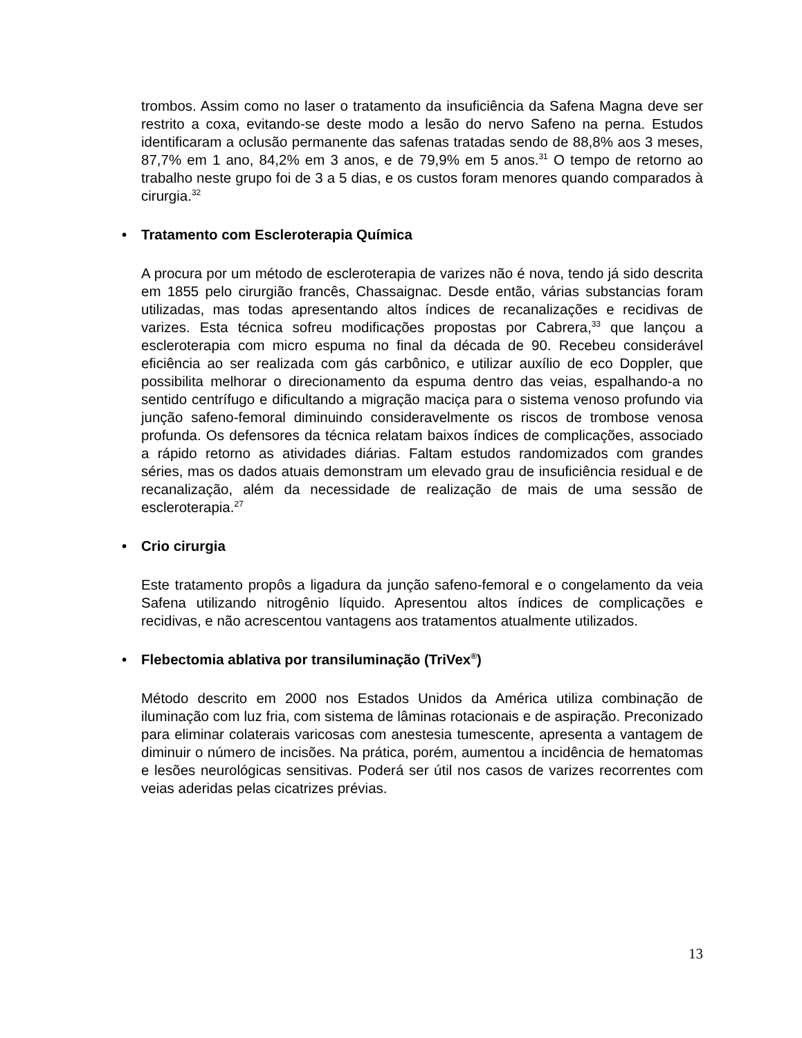trombos. Assim como no laser o tratamento da insuficiência da Safena Magna deve ser restrito a coxa, evitando-se deste modo a lesão do nervo Safeno na perna. Estudos identificaram a oclusão permanente das safenas tratadas sendo de 88,8% aos 3 meses, 87,7% em 1 ano, 84,2% em 3 anos, e de 79,9% em 5 anos.<sup>31</sup> O tempo de retorno ao trabalho neste grupo foi de 3 a 5 dias, e os custos foram menores quando comparados à cirurgia.<sup>32</sup>
• Tratamento com Escleroterapia Química
A procura por um método de escleroterapia de varizes não é nova, tendo já sido descrita em 1855 pelo cirurgião francês, Chassaignac. Desde então, várias substancias foram utilizadas, mas todas apresentando altos índices de recanalizações e recidivas de varizes. Esta técnica sofreu modificações propostas por Cabrera,<sup>33</sup> que lançou a escleroterapia com micro espuma no final da década de 90. Recebeu considerável eficiência ao ser realizada com gás carbônico, e utilizar auxílio de eco Doppler, que possibilita melhorar o direcionamento da espuma dentro das veias, espalhando-a no sentido centrífugo e dificultando a migração maciça para o sistema venoso profundo via junção safeno-femoral diminuindo consideravelmente os riscos de trombose venosa profunda. Os defensores da técnica relatam baixos índices de complicações, associado a rápido retorno as atividades diárias. Faltam estudos randomizados com grandes séries, mas os dados atuais demonstram um elevado grau de insuficiência residual e de recanalização, além da necessidade de realização de mais de uma sessão de escleroterapia.<sup>27</sup>
• Crio cirurgia
Este tratamento propôs a ligadura da junção safeno-femoral e o congelamento da veia Safena utilizando nitrogênio líquido. Apresentou altos índices de complicações e recidivas, e não acrescentou vantagens aos tratamentos atualmente utilizados.
• Flebectomia ablativa por transiluminação (TriVex<sup>®</sup>)
Método descrito em 2000 nos Estados Unidos da América utiliza combinação de iluminação com luz fria, com sistema de lâminas rotacionais e de aspiração. Preconizado para eliminar colaterais varicosas com anestesia tumescente, apresenta a vantagem de diminuir o número de incisões. Na prática, porém, aumentou a incidência de hematomas e lesões neurológicas sensitivas. Poderá ser útil nos casos de varizes recorrentes com veias aderidas pelas cicatrizes prévias.
13